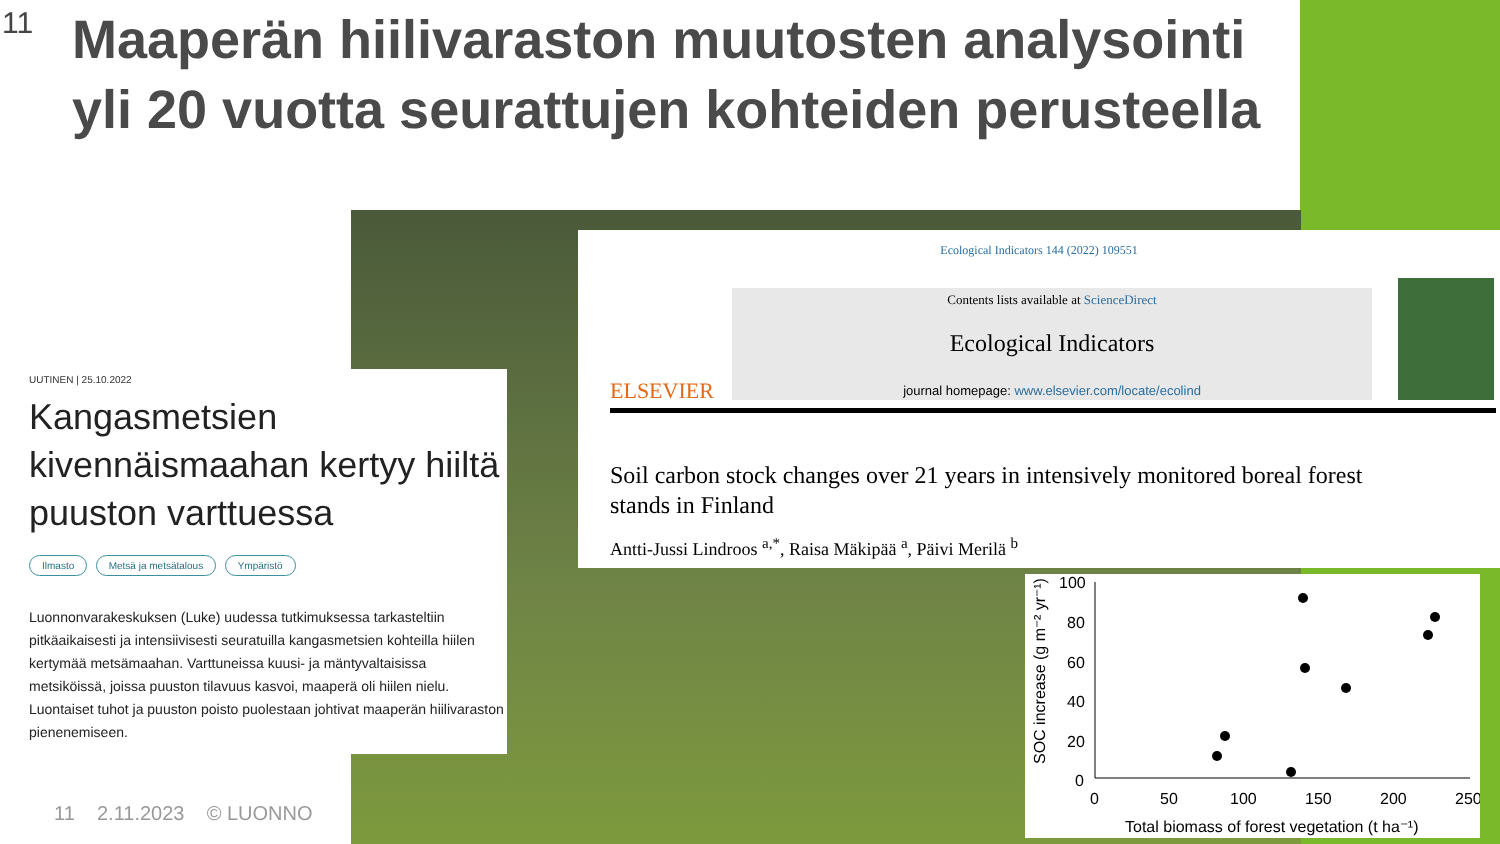11
Maaperän hiilivaraston muutosten analysointi yli 20 vuotta seurattujen kohteiden perusteella
UUTINEN | 25.10.2022
Kangasmetsien kivennäismaahan kertyy hiiltä puuston varttuessa
Ilmasto Metsä ja metsätalous Ympäristö
Luonnonvarakeskuksen (Luke) uudessa tutkimuksessa tarkasteltiin pitkäaikaisesti ja intensiivisesti seuratuilla kangasmetsien kohteilla hiilen kertymää metsämaahan. Varttuneissa kuusi- ja mäntyvaltaisissa metsiköissä, joissa puuston tilavuus kasvoi, maaperä oli hiilen nielu. Luontaiset tuhot ja puuston poisto puolestaan johtivat maaperän hiilivaraston pienenemiseen.
Ecological Indicators 144 (2022) 109551
ELSEVIER
Contents lists available at ScienceDirect
Ecological Indicators
journal homepage: www.elsevier.com/locate/ecolind
Soil carbon stock changes over 21 years in intensively monitored boreal forest stands in Finland
Antti-Jussi Lindroos <sup>a,*</sup>, Raisa Mäkipää <sup>a</sup>, Päivi Merilä <sup>b</sup>
SOC increase (g m⁻² yr⁻¹)
100
80
60
40
20
0
0
50
100
150
200
250
Total biomass of forest vegetation (t ha⁻¹)
11 2.11.2023 © LUONNO